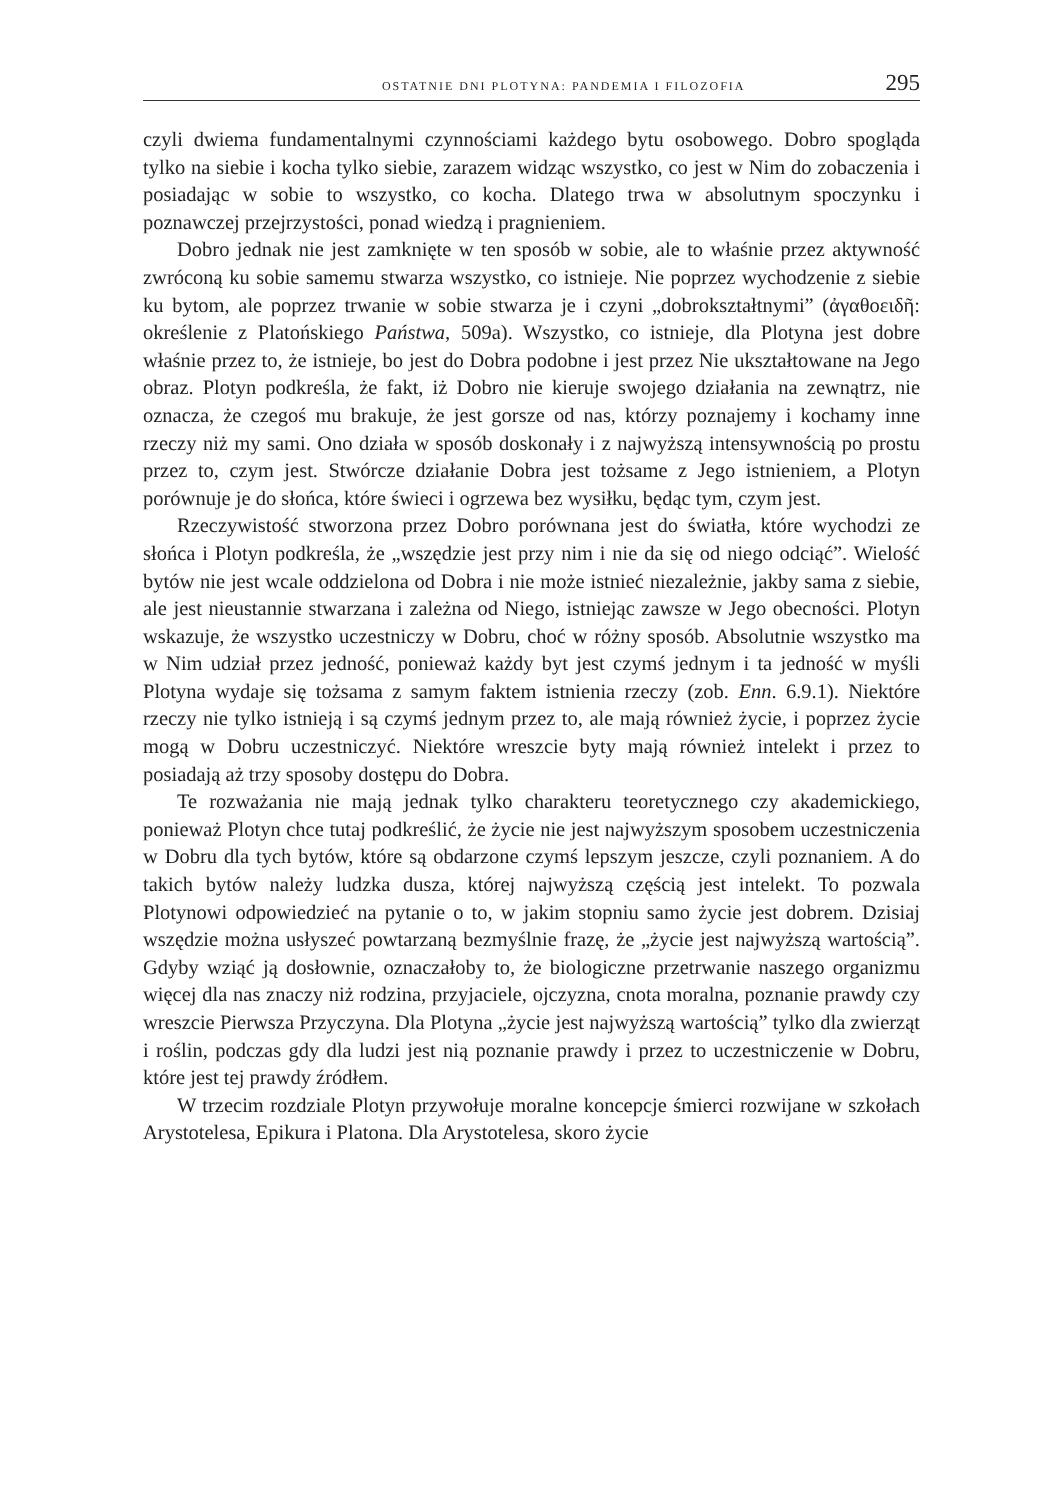OSTATNIE DNI PLOTYNA: PANDEMIA I FILOZOFIA 295
czyli dwiema fundamentalnymi czynnościami każdego bytu osobowego. Dobro spogląda tylko na siebie i kocha tylko siebie, zarazem widząc wszystko, co jest w Nim do zobaczenia i posiadając w sobie to wszystko, co kocha. Dlatego trwa w absolutnym spoczynku i poznawczej przejrzystości, ponad wiedzą i pragnieniem.
Dobro jednak nie jest zamknięte w ten sposób w sobie, ale to właśnie przez aktywność zwróconą ku sobie samemu stwarza wszystko, co istnieje. Nie poprzez wychodzenie z siebie ku bytom, ale poprzez trwanie w sobie stwarza je i czyni „dobrokształtnymi” (ἀγαθοειδῆ: określenie z Platońskiego Państwa, 509a). Wszystko, co istnieje, dla Plotyna jest dobre właśnie przez to, że istnieje, bo jest do Dobra podobne i jest przez Nie ukształtowane na Jego obraz. Plotyn podkreśla, że fakt, iż Dobro nie kieruje swojego działania na zewnątrz, nie oznacza, że czegoś mu brakuje, że jest gorsze od nas, którzy poznajemy i kochamy inne rzeczy niż my sami. Ono działa w sposób doskonały i z najwyższą intensywnością po prostu przez to, czym jest. Stwórcze działanie Dobra jest tożsame z Jego istnieniem, a Plotyn porównuje je do słońca, które świeci i ogrzewa bez wysiłku, będąc tym, czym jest.
Rzeczywistość stworzona przez Dobro porównana jest do światła, które wychodzi ze słońca i Plotyn podkreśla, że „wszędzie jest przy nim i nie da się od niego odciąć”. Wielość bytów nie jest wcale oddzielona od Dobra i nie może istnieć niezależnie, jakby sama z siebie, ale jest nieustannie stwarzana i zależna od Niego, istniejąc zawsze w Jego obecności. Plotyn wskazuje, że wszystko uczestniczy w Dobru, choć w różny sposób. Absolutnie wszystko ma w Nim udział przez jedność, ponieważ każdy byt jest czymś jednym i ta jedność w myśli Plotyna wydaje się tożsama z samym faktem istnienia rzeczy (zob. Enn. 6.9.1). Niektóre rzeczy nie tylko istnieją i są czymś jednym przez to, ale mają również życie, i poprzez życie mogą w Dobru uczestniczyć. Niektóre wreszcie byty mają również intelekt i przez to posiadają aż trzy sposoby dostępu do Dobra.
Te rozważania nie mają jednak tylko charakteru teoretycznego czy akademickiego, ponieważ Plotyn chce tutaj podkreślić, że życie nie jest najwyższym sposobem uczestniczenia w Dobru dla tych bytów, które są obdarzone czymś lepszym jeszcze, czyli poznaniem. A do takich bytów należy ludzka dusza, której najwyższą częścią jest intelekt. To pozwala Plotynowi odpowiedzieć na pytanie o to, w jakim stopniu samo życie jest dobrem. Dzisiaj wszędzie można usłyszeć powtarzaną bezmyślnie frazę, że „życie jest najwyższą wartością”. Gdyby wziąć ją dosłownie, oznaczałoby to, że biologiczne przetrwanie naszego organizmu więcej dla nas znaczy niż rodzina, przyjaciele, ojczyzna, cnota moralna, poznanie prawdy czy wreszcie Pierwsza Przyczyna. Dla Plotyna „życie jest najwyższą wartością” tylko dla zwierząt i roślin, podczas gdy dla ludzi jest nią poznanie prawdy i przez to uczestniczenie w Dobru, które jest tej prawdy źródłem.
W trzecim rozdziale Plotyn przywołuje moralne koncepcje śmierci rozwijane w szkołach Arystotelesa, Epikura i Platona. Dla Arystotelesa, skoro życie